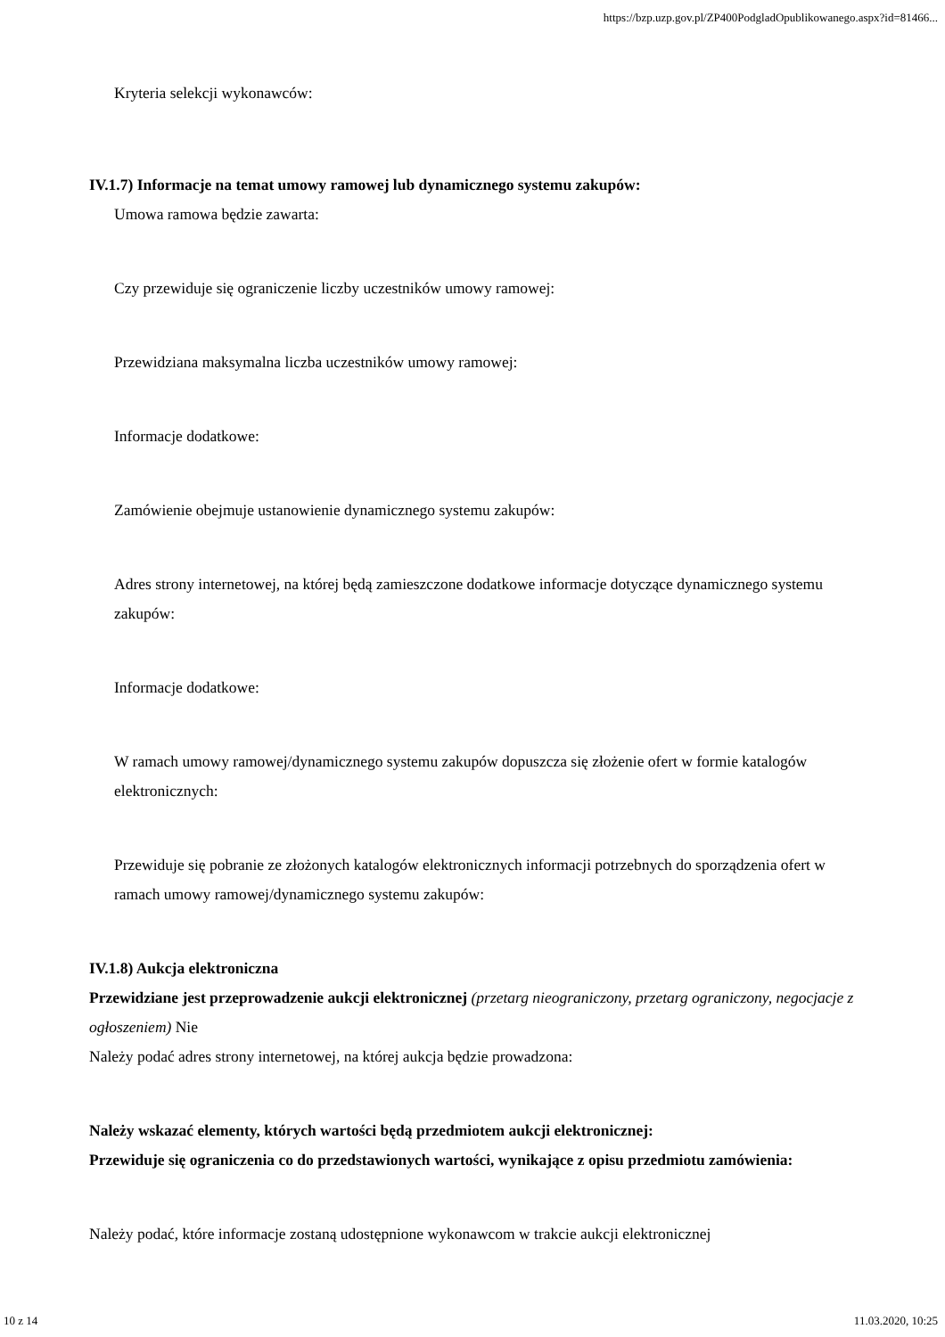https://bzp.uzp.gov.pl/ZP400PodgladOpublikowanego.aspx?id=81466...
Kryteria selekcji wykonawców:
IV.1.7) Informacje na temat umowy ramowej lub dynamicznego systemu zakupów:
Umowa ramowa będzie zawarta:
Czy przewiduje się ograniczenie liczby uczestników umowy ramowej:
Przewidziana maksymalna liczba uczestników umowy ramowej:
Informacje dodatkowe:
Zamówienie obejmuje ustanowienie dynamicznego systemu zakupów:
Adres strony internetowej, na której będą zamieszczone dodatkowe informacje dotyczące dynamicznego systemu zakupów:
Informacje dodatkowe:
W ramach umowy ramowej/dynamicznego systemu zakupów dopuszcza się złożenie ofert w formie katalogów elektronicznych:
Przewiduje się pobranie ze złożonych katalogów elektronicznych informacji potrzebnych do sporządzenia ofert w ramach umowy ramowej/dynamicznego systemu zakupów:
IV.1.8) Aukcja elektroniczna
Przewidziane jest przeprowadzenie aukcji elektronicznej (przetarg nieograniczony, przetarg ograniczony, negocjacje z ogłoszeniem) Nie
Należy podać adres strony internetowej, na której aukcja będzie prowadzona:
Należy wskazać elementy, których wartości będą przedmiotem aukcji elektronicznej:
Przewiduje się ograniczenia co do przedstawionych wartości, wynikające z opisu przedmiotu zamówienia:
Należy podać, które informacje zostaną udostępnione wykonawcom w trakcie aukcji elektronicznej
10 z 14 11.03.2020, 10:25